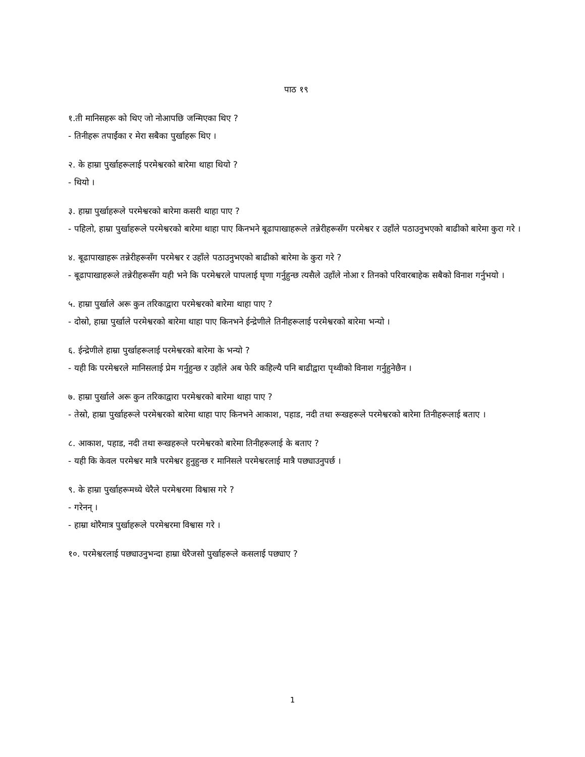पाठ १९
१.ती मानिसहरू को थिए जो नोआपछि जन्मिएका थिए ?
- तिनीहरू तपाईंका र मेरा सबैका पुर्खाहरू थिए ।
२. के हाम्रा पुर्खाहरूलाई परमेश्वरको बारेमा थाहा थियो ?
- थियो ।
३. हाम्रा पुर्खाहरूले परमेश्वरको बारेमा कसरी थाहा पाए ?
- पहिलो, हाम्रा पुर्खाहरूले परमेश्वरको बारेमा थाहा पाए किनभने बूढापाखाहरूले तन्नेरीहरूसँग परमेश्वर र उहाँले पठाउनुभएको बाढीको बारेमा कुरा गरे ।
४. बूढापाखाहरू तन्नेरीहरूसँग परमेश्वर र उहाँले पठाउनुभएको बाढीको बारेमा के कुरा गरे ?
- बूढापाखाहरूले तन्नेरीहरूसँग यही भने कि परमेश्वरले पापलाई घृणा गर्नुहुन्छ त्यसैले उहाँले नोआ र तिनको परिवारबाहेक सबैको विनाश गर्नुभयो ।
५. हाम्रा पुर्खाले अरू कुन तरिकाद्वारा परमेश्वरको बारेमा थाहा पाए ?
- दोस्रो, हाम्रा पुर्खाले परमेश्वरको बारेमा थाहा पाए किनभने ईन्द्रेणीले तिनीहरूलाई परमेश्वरको बारेमा भन्यो ।
६. ईन्द्रेणीले हाम्रा पुर्खाहरूलाई परमेश्वरको बारेमा के भन्यो ?
- यही कि परमेश्वरले मानिसलाई प्रेम गर्नुहुन्छ र उहाँले अब फेरि कहिल्यै पनि बाढीद्वारा पृथ्वीको विनाश गर्नुहुनेछैन ।
७. हाम्रा पुर्खाले अरू कुन तरिकाद्वारा परमेश्वरको बारेमा थाहा पाए ?
- तेस्रो, हाम्रा पुर्खाहरूले परमेश्वरको बारेमा थाहा पाए किनभने आकाश, पहाड, नदी तथा रूखहरूले परमेश्वरको बारेमा तिनीहरूलाई बताए ।
८. आकाश, पहाड, नदी तथा रूखहरूले परमेश्वरको बारेमा तिनीहरूलाई के बताए ?
- यही कि केवल परमेश्वर मात्रै परमेश्वर हुनुहुन्छ र मानिसले परमेश्वरलाई मात्रै पछ्याउनुपर्छ ।
९. के हाम्रा पुर्खाहरूमध्ये धेरैले परमेश्वरमा विश्वास गरे ?
- गरेनन् ।
- हाम्रा थोरैमात्र पुर्खाहरूले परमेश्वरमा विश्वास गरे ।
१०. परमेश्वरलाई पछ्याउनुभन्दा हाम्रा धेरैजसो पुर्खाहरूले कसलाई पछ्याए ?
1